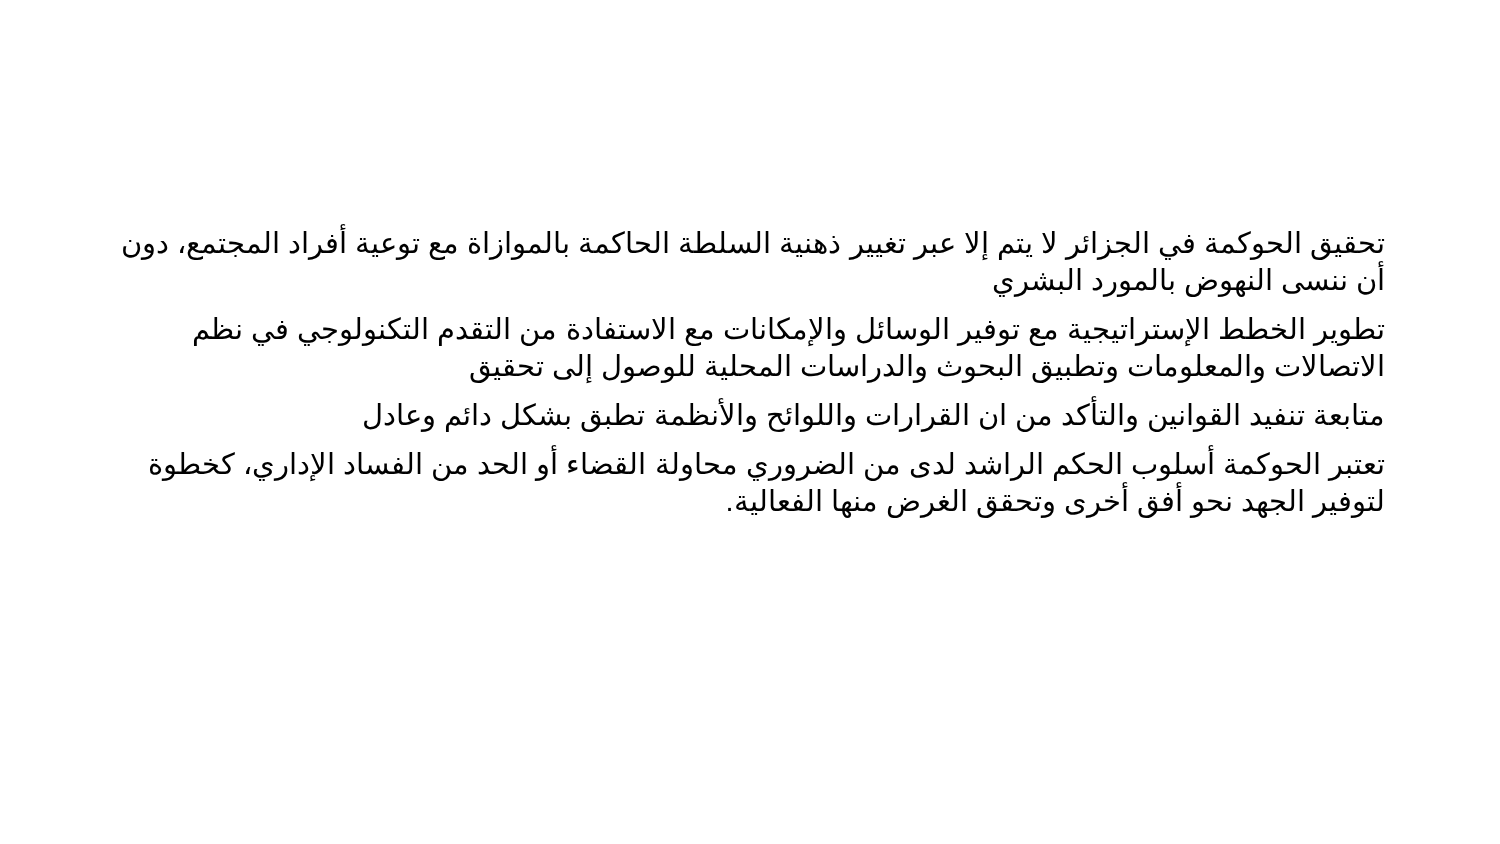تحقيق الحوكمة في الجزائر لا يتم إلا عبر تغيير ذهنية السلطة الحاكمة بالموازاة مع توعية أفراد المجتمع، دون أن ننسى النهوض بالمورد البشري
تطوير الخطط الإستراتيجية مع توفير الوسائل والإمكانات مع الاستفادة من التقدم التكنولوجي في نظم الاتصالات والمعلومات وتطبيق البحوث والدراسات المحلية للوصول إلى تحقيق
متابعة تنفيد القوانين والتأكد من ان القرارات واللوائح والأنظمة تطبق بشكل دائم وعادل
تعتبر الحوكمة أسلوب الحكم الراشد لدى من الضروري محاولة القضاء أو الحد من الفساد الإداري، كخطوة لتوفير الجهد نحو أفق أخرى وتحقق الغرض منها الفعالية.